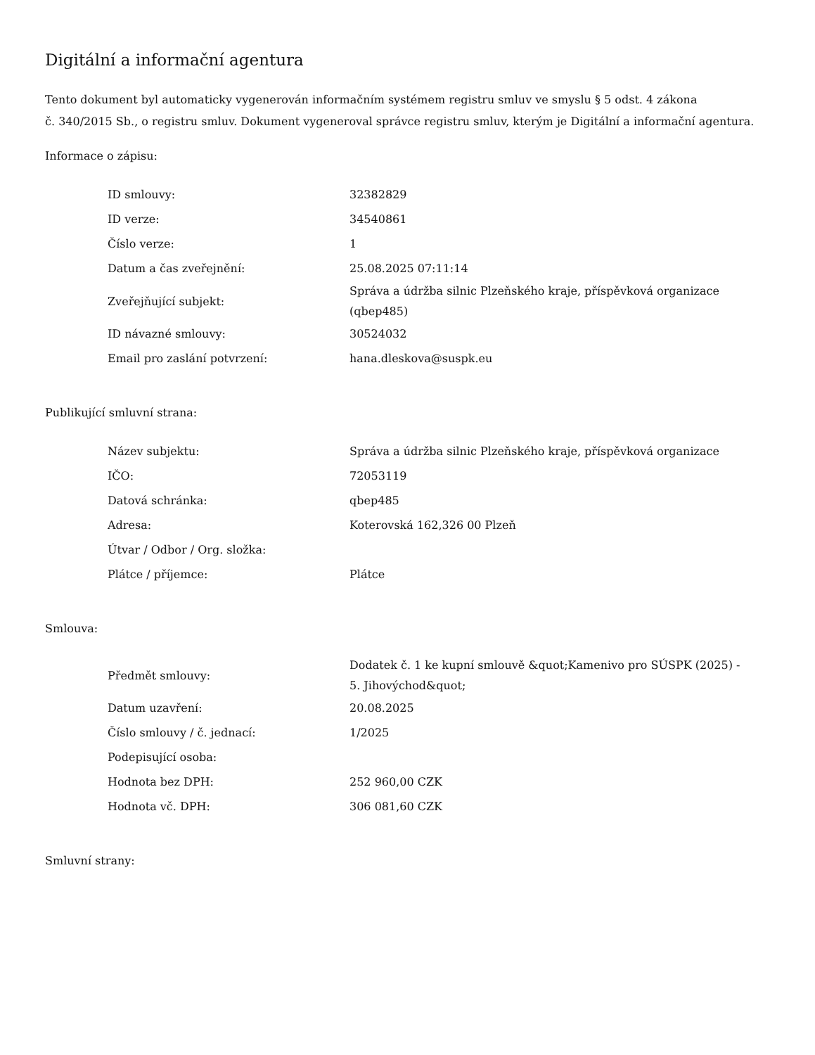Digitální a informační agentura
Tento dokument byl automaticky vygenerován informačním systémem registru smluv ve smyslu § 5 odst. 4 zákona
č. 340/2015 Sb., o registru smluv. Dokument vygeneroval správce registru smluv, kterým je Digitální a informační agentura.
Informace o zápisu:
| ID smlouvy: | 32382829 |
| ID verze: | 34540861 |
| Číslo verze: | 1 |
| Datum a čas zveřejnění: | 25.08.2025 07:11:14 |
| Zveřejňující subjekt: | Správa a údržba silnic Plzeňského kraje, příspěvková organizace (qbep485) |
| ID návazné smlouvy: | 30524032 |
| Email pro zaslání potvrzení: | hana.dleskova@suspk.eu |
Publikující smluvní strana:
| Název subjektu: | Správa a údržba silnic Plzeňského kraje, příspěvková organizace |
| IČO: | 72053119 |
| Datová schránka: | qbep485 |
| Adresa: | Koterovská 162,326 00 Plzeň |
| Útvar / Odbor / Org. složka: | |
| Plátce / příjemce: | Plátce |
Smlouva:
| Předmět smlouvy: | Dodatek č. 1 ke kupní smlouvě &quot;Kamenivo pro SÚSPK (2025) - 5. Jihovýchod&quot; |
| Datum uzavření: | 20.08.2025 |
| Číslo smlouvy / č. jednací: | 1/2025 |
| Podepisující osoba: | |
| Hodnota bez DPH: | 252 960,00 CZK |
| Hodnota vč. DPH: | 306 081,60 CZK |
Smluvní strany: